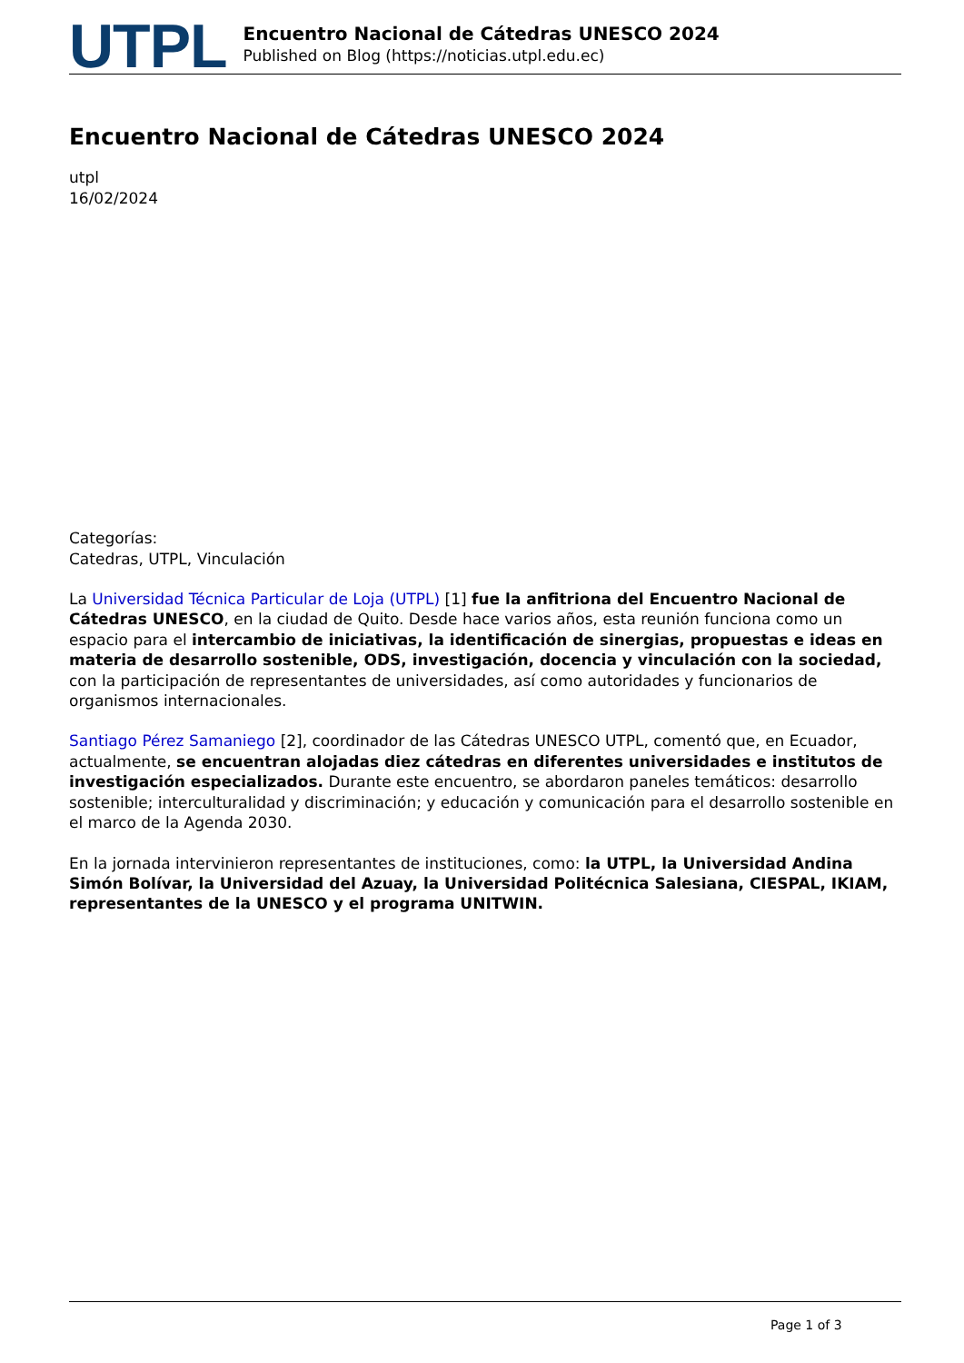UTPL
Encuentro Nacional de Cátedras UNESCO 2024
Published on Blog (https://noticias.utpl.edu.ec)
Encuentro Nacional de Cátedras UNESCO 2024
utpl
16/02/2024
Categorías:
Catedras, UTPL, Vinculación
La Universidad Técnica Particular de Loja (UTPL) [1] fue la anfitriona del Encuentro Nacional de Cátedras UNESCO, en la ciudad de Quito. Desde hace varios años, esta reunión funciona como un espacio para el intercambio de iniciativas, la identificación de sinergias, propuestas e ideas en materia de desarrollo sostenible, ODS, investigación, docencia y vinculación con la sociedad, con la participación de representantes de universidades, así como autoridades y funcionarios de organismos internacionales.
Santiago Pérez Samaniego [2], coordinador de las Cátedras UNESCO UTPL, comentó que, en Ecuador, actualmente, se encuentran alojadas diez cátedras en diferentes universidades e institutos de investigación especializados. Durante este encuentro, se abordaron paneles temáticos: desarrollo sostenible; interculturalidad y discriminación; y educación y comunicación para el desarrollo sostenible en el marco de la Agenda 2030.
En la jornada intervinieron representantes de instituciones, como: la UTPL, la Universidad Andina Simón Bolívar, la Universidad del Azuay, la Universidad Politécnica Salesiana, CIESPAL, IKIAM, representantes de la UNESCO y el programa UNITWIN.
Page 1 of 3